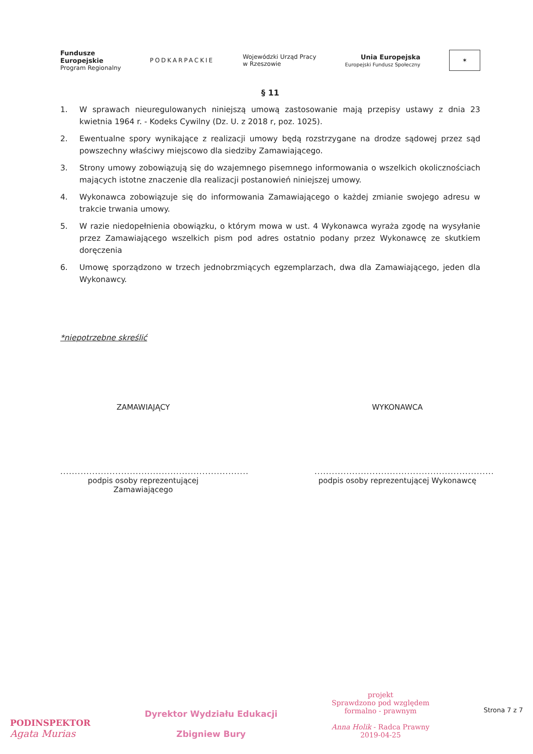Fundusze
Europejskie
Program Regionalny
PODKARPACKIE
Wojewódzki Urząd Pracy
w Rzeszowie
Unia Europejska
Europejski Fundusz Społeczny
✶
§ 11
1. W sprawach nieuregulowanych niniejszą umową zastosowanie mają przepisy ustawy z dnia 23 kwietnia 1964 r. - Kodeks Cywilny (Dz. U. z 2018 r, poz. 1025).
2. Ewentualne spory wynikające z realizacji umowy będą rozstrzygane na drodze sądowej przez sąd powszechny właściwy miejscowo dla siedziby Zamawiającego.
3. Strony umowy zobowiązują się do wzajemnego pisemnego informowania o wszelkich okolicznościach mających istotne znaczenie dla realizacji postanowień niniejszej umowy.
4. Wykonawca zobowiązuje się do informowania Zamawiającego o każdej zmianie swojego adresu w trakcie trwania umowy.
5. W razie niedopełnienia obowiązku, o którym mowa w ust. 4 Wykonawca wyraża zgodę na wysyłanie przez Zamawiającego wszelkich pism pod adres ostatnio podany przez Wykonawcę ze skutkiem doręczenia
6. Umowę sporządzono w trzech jednobrzmiących egzemplarzach, dwa dla Zamawiającego, jeden dla Wykonawcy.
*niepotrzebne skreślić
ZAMAWIAJĄCY
.................................................................
podpis osoby reprezentującej Zamawiającego
WYKONAWCA
..............................................................
podpis osoby reprezentującej Wykonawcę
PODINSPEKTOR
Agata Murias
Dyrektor Wydziału Edukacji
Zbigniew Bury
projekt
Sprawdzono pod względem
formalno - prawnym
Anna Holik - Radca Prawny
2019-04-25
Strona 7 z 7